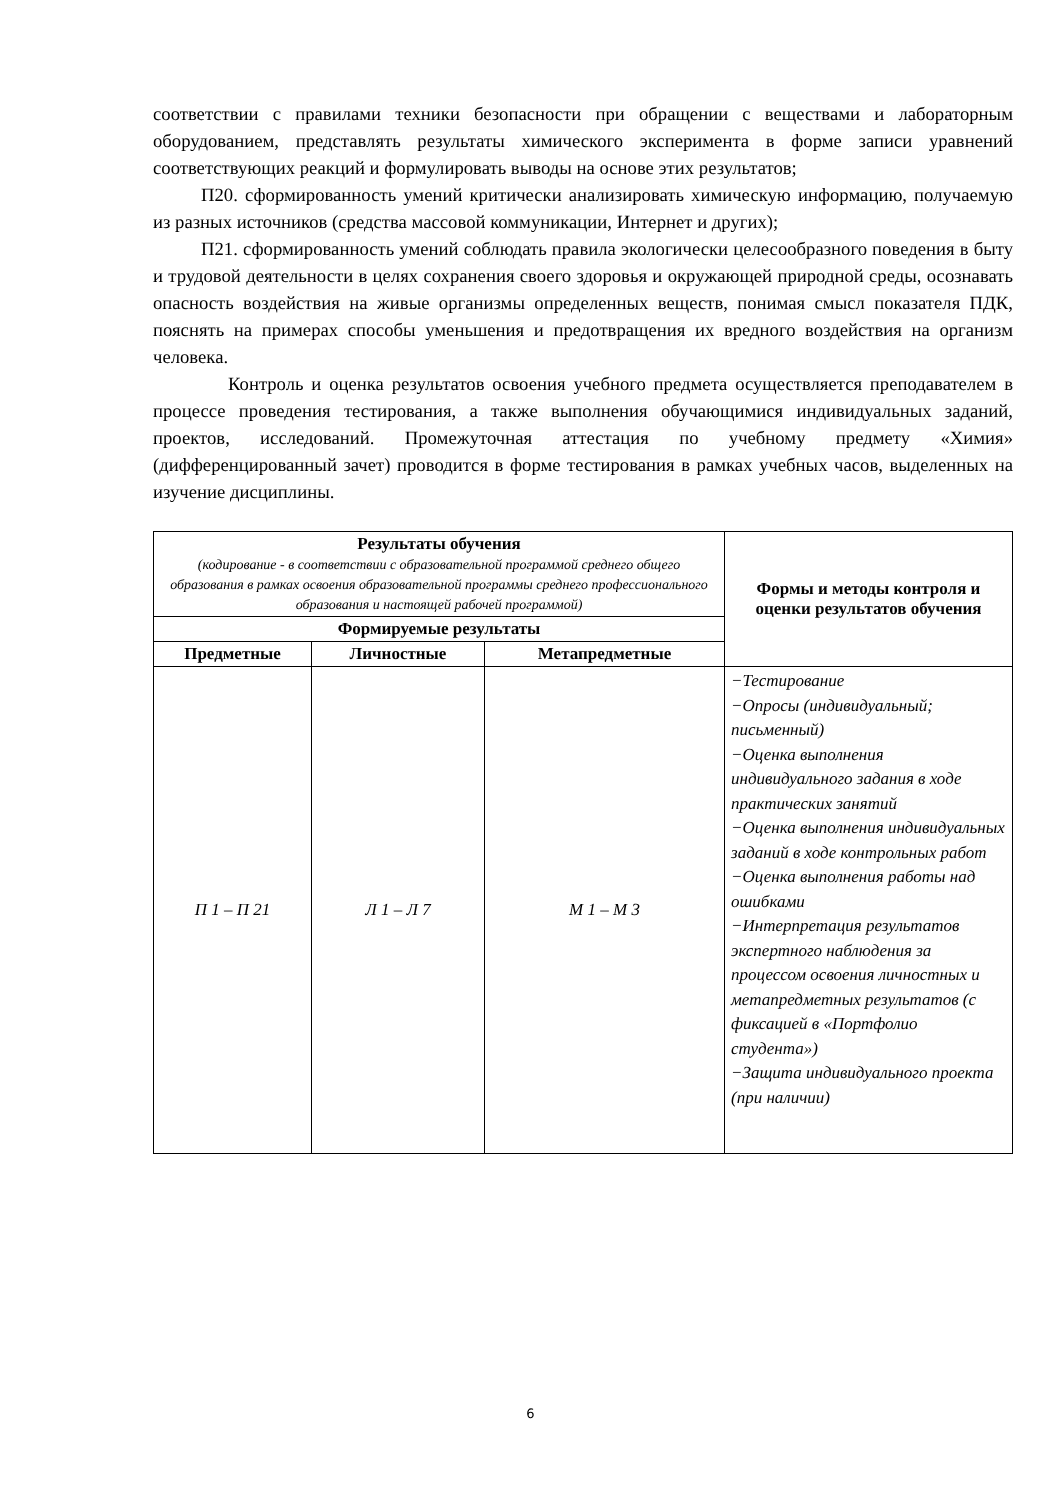соответствии с правилами техники безопасности при обращении с веществами и лабораторным оборудованием, представлять результаты химического эксперимента в форме записи уравнений соответствующих реакций и формулировать выводы на основе этих результатов;
П20. сформированность умений критически анализировать химическую информацию, получаемую из разных источников (средства массовой коммуникации, Интернет и других);
П21. сформированность умений соблюдать правила экологически целесообразного поведения в быту и трудовой деятельности в целях сохранения своего здоровья и окружающей природной среды, осознавать опасность воздействия на живые организмы определенных веществ, понимая смысл показателя ПДК, пояснять на примерах способы уменьшения и предотвращения их вредного воздействия на организм человека.
Контроль и оценка результатов освоения учебного предмета осуществляется преподавателем в процессе проведения тестирования, а также выполнения обучающимися индивидуальных заданий, проектов, исследований. Промежуточная аттестация по учебному предмету «Химия» (дифференцированный зачет) проводится в форме тестирования в рамках учебных часов, выделенных на изучение дисциплины.
| Результаты обучения (кодирование - в соответствии с образовательной программой среднего общего образования в рамках освоения образовательной программы среднего профессионального образования и настоящей рабочей программой) | | | Формы и методы контроля и оценки результатов обучения |
| --- | --- | --- | --- |
| Формируемые результаты | | | |
| Предметные | Личностные | Метапредметные | |
| П 1 – П 21 | Л 1 – Л 7 | М 1 – М 3 | −Тестирование −Опросы (индивидуальный; письменный) −Оценка выполнения индивидуального задания в ходе практических занятий −Оценка выполнения индивидуальных заданий в ходе контрольных работ −Оценка выполнения работы над ошибками −Интерпретация результатов экспертного наблюдения за процессом освоения личностных и метапредметных результатов (с фиксацией в «Портфолио студента») −Защита индивидуального проекта (при наличии) |
6